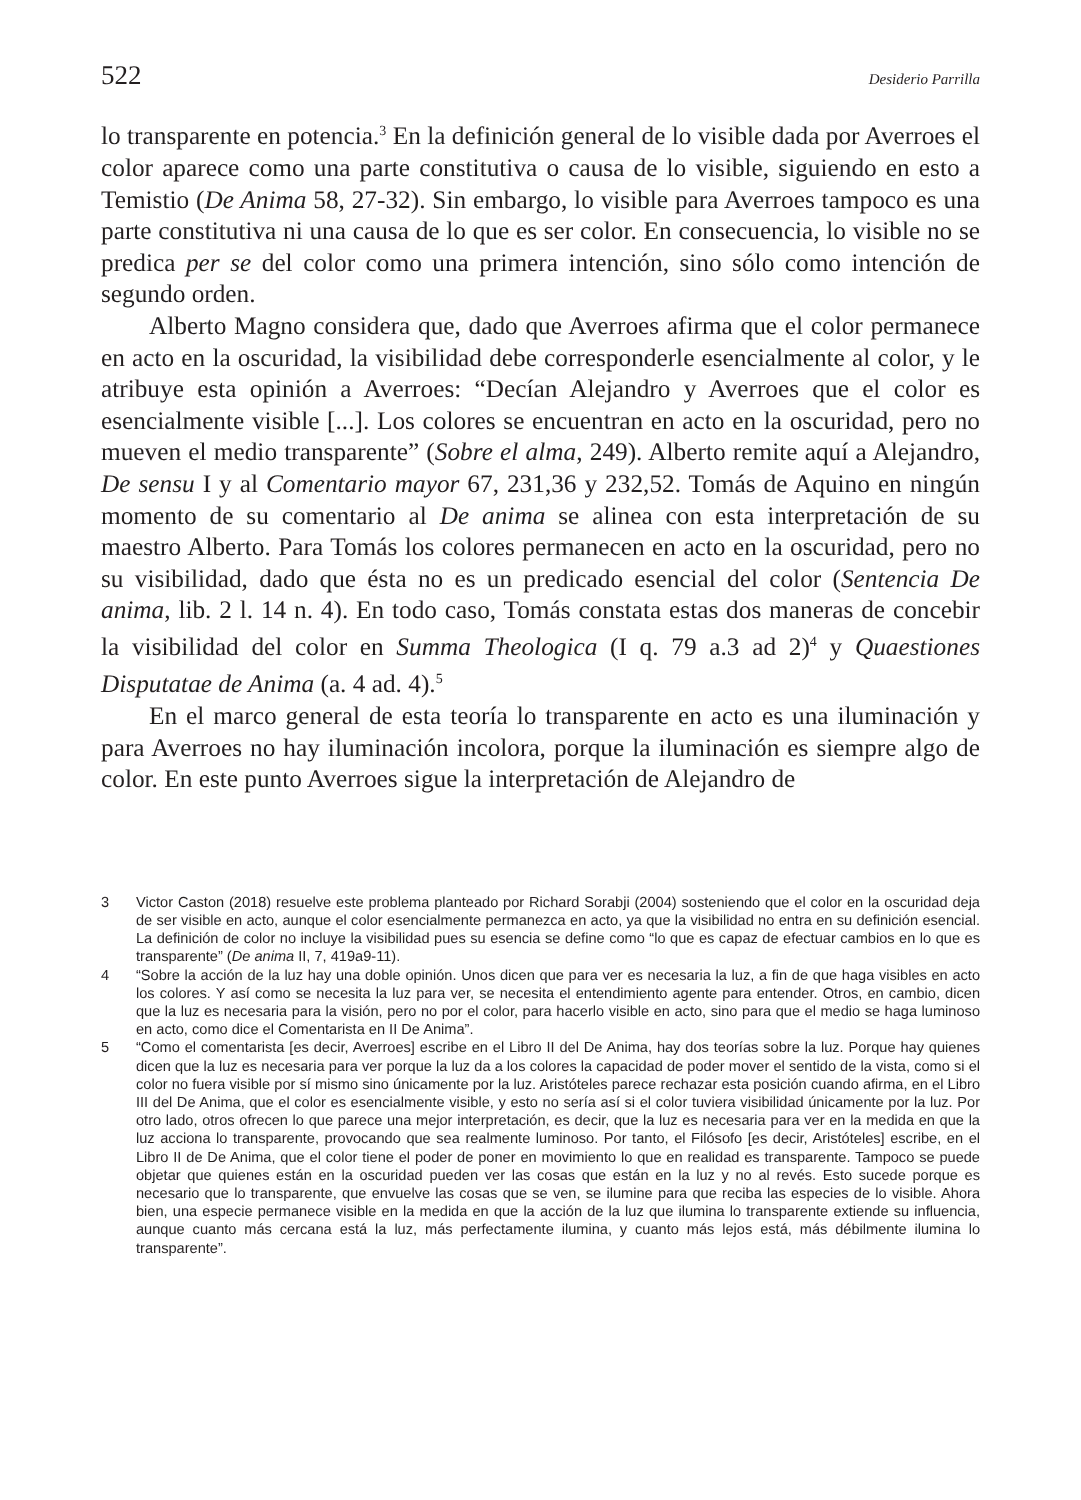522 Desiderio Parrilla
lo transparente en potencia.<sup>3</sup> En la definición general de lo visible dada por Averroes el color aparece como una parte constitutiva o causa de lo visible, siguiendo en esto a Temistio (De Anima 58, 27-32). Sin embargo, lo visible para Averroes tampoco es una parte constitutiva ni una causa de lo que es ser color. En consecuencia, lo visible no se predica per se del color como una primera intención, sino sólo como intención de segundo orden.
Alberto Magno considera que, dado que Averroes afirma que el color permanece en acto en la oscuridad, la visibilidad debe corresponderle esencialmente al color, y le atribuye esta opinión a Averroes: “Decían Alejandro y Averroes que el color es esencialmente visible [...]. Los colores se encuentran en acto en la oscuridad, pero no mueven el medio transparente” (Sobre el alma, 249). Alberto remite aquí a Alejandro, De sensu I y al Comentario mayor 67, 231,36 y 232,52. Tomás de Aquino en ningún momento de su comentario al De anima se alinea con esta interpretación de su maestro Alberto. Para Tomás los colores permanecen en acto en la oscuridad, pero no su visibilidad, dado que ésta no es un predicado esencial del color (Sentencia De anima, lib. 2 l. 14 n. 4). En todo caso, Tomás constata estas dos maneras de concebir la visibilidad del color en Summa Theologica (I q. 79 a.3 ad 2)<sup>4</sup> y Quaestiones Disputatae de Anima (a. 4 ad. 4).<sup>5</sup>
En el marco general de esta teoría lo transparente en acto es una iluminación y para Averroes no hay iluminación incolora, porque la iluminación es siempre algo de color. En este punto Averroes sigue la interpretación de Alejandro de
3 Victor Caston (2018) resuelve este problema planteado por Richard Sorabji (2004) sosteniendo que el color en la oscuridad deja de ser visible en acto, aunque el color esencialmente permanezca en acto, ya que la visibilidad no entra en su definición esencial. La definición de color no incluye la visibilidad pues su esencia se define como “lo que es capaz de efectuar cambios en lo que es transparente” (De anima II, 7, 419a9-11).
4 “Sobre la acción de la luz hay una doble opinión. Unos dicen que para ver es necesaria la luz, a fin de que haga visibles en acto los colores. Y así como se necesita la luz para ver, se necesita el entendimiento agente para entender. Otros, en cambio, dicen que la luz es necesaria para la visión, pero no por el color, para hacerlo visible en acto, sino para que el medio se haga luminoso en acto, como dice el Comentarista en II De Anima”.
5 “Como el comentarista [es decir, Averroes] escribe en el Libro II del De Anima, hay dos teorías sobre la luz. Porque hay quienes dicen que la luz es necesaria para ver porque la luz da a los colores la capacidad de poder mover el sentido de la vista, como si el color no fuera visible por sí mismo sino únicamente por la luz. Aristóteles parece rechazar esta posición cuando afirma, en el Libro III del De Anima, que el color es esencialmente visible, y esto no sería así si el color tuviera visibilidad únicamente por la luz. Por otro lado, otros ofrecen lo que parece una mejor interpretación, es decir, que la luz es necesaria para ver en la medida en que la luz acciona lo transparente, provocando que sea realmente luminoso. Por tanto, el Filósofo [es decir, Aristóteles] escribe, en el Libro II de De Anima, que el color tiene el poder de poner en movimiento lo que en realidad es transparente. Tampoco se puede objetar que quienes están en la oscuridad pueden ver las cosas que están en la luz y no al revés. Esto sucede porque es necesario que lo transparente, que envuelve las cosas que se ven, se ilumine para que reciba las especies de lo visible. Ahora bien, una especie permanece visible en la medida en que la acción de la luz que ilumina lo transparente extiende su influencia, aunque cuanto más cercana está la luz, más perfectamente ilumina, y cuanto más lejos está, más débilmente ilumina lo transparente”.